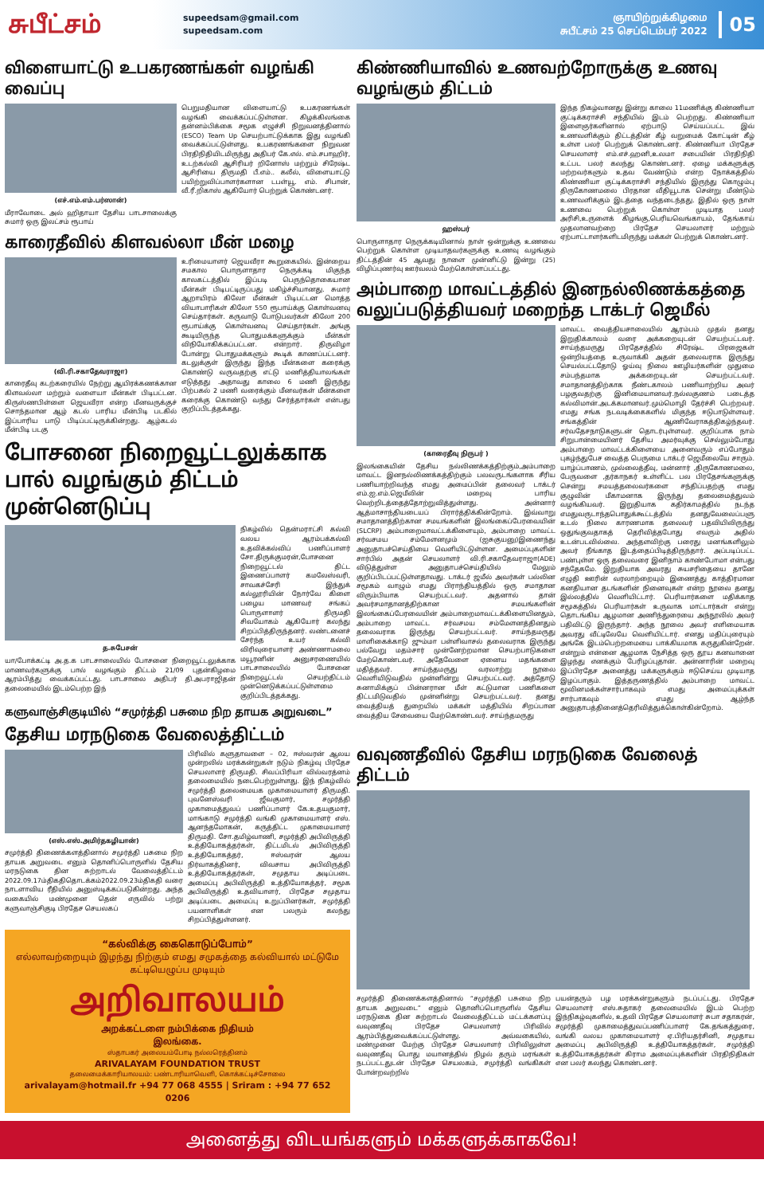சுபீட்சம்
supeedsam@gmail.com
supeedsam.com
ஞாயிற்றுக்கிழமை
சுபீட்சம் 25 செப்டெம்பர் 2022
05
விளையாட்டு உபகரணங்கள் வழங்கி வைப்பு
(எச்.எம்.எம்.பர்ஸான்)
மீராவோடை அல் ஹிதாயா தேசிய பாடசாலைக்கு சுமார் ஒரு இலட்சம் ரூபாய்
பெறுமதியான விளையாட்டு உபகரணங்கள் வழங்கி வைக்கப்பட்டுள்ளன. கிழக்கிலங்கை தன்னம்பிக்கை சமூக எழுச்சி நிறுவனத்தினால் (ESCO) Team Up செயற்பாட்டுக்காக இது வழங்கி வைக்கப்பட்டுள்ளது. உபகரணங்களை நிறுவன பிரதிநிதியிடமிருந்து அதிபர் கே.எல். எம்.சபாஹிர், உடற்கல்வி ஆசிரியர் றினோஸ் மற்றும் சிரேஷ்ட ஆசிரியை திருமதி பீ.எம்.. கலீல், விளையாட்டு பயிற்றுவிப்பாளர்களான டபள்யூ. எம். சிபான், வீ.ரீ.றிகாஸ் ஆகியோர் பெற்றுக் கொண்டனர்.
காரைதீவில் கிளவல்லா மீன் மழை
(வி.ரி.சகாதேவராஜா)
காரைதீவு கடற்கரையில் நேற்று ஆயிரக்கணக்கான கிளவல்லா மற்றும் வளையா மீன்கள் பிடிபட்டன. கிருஸ்ணபிள்ளை ஜெயவீரா என்ற மீனவருக்குச் சொந்தமான ஆழ் கடல் பாரிய மீன்பிடி படகில் இப்பாரிய பாடு பிடிப்பட்டிருக்கின்றது. ஆழ்கடல் மீன்பிடி படகு
உரிமையாளர் ஜெயவீரா கூறுகையில். இன்றைய சமகால பொருளாதார நெருக்கடி மிகுந்த காலகட்டத்தில் இப்படி பெருந்தொகையான மீன்கள் பிடிபட்டிருப்பது மகிழ்ச்சியானது. சுமார் ஆறாயிரம் கிலோ மீன்கள் பிடிபட்டன மொத்த வியாபாரிகள் கிலோ 550 ரூபாய்க்கு கொள்வனவு செய்தார்கள். கருவாடு போடுபவர்கள் கிலோ 200 ரூபாய்க்கு கொள்வனவு செய்தார்கள். அங்கு கூடியிருந்த பொதுமக்களுக்கும் மீன்கள் விநியோகிக்கப்பட்டன. என்றார். திருவிழா போன்று பொதுமக்களும் கூடிக் காணப்பட்டனர். கடலுக்குள் இருந்து இந்த மீன்களை கரைக்கு கொண்டு வருவதற்கு எட்டு மணித்தியாலங்கள் எடுத்தது .அதாவது காலை 6 மணி இருந்து பிற்பகல் 2 மணி வரைக்கும் மீனவர்கள் மீன்களை கரைக்கு கொண்டு வந்து சேர்த்தார்கள் என்பது குறிப்பிடத்தக்கது.
போசனை நிறைவூட்டலுக்காக பால் வழங்கும் திட்டம் முன்னெடுப்பு
த.சுபேசன்
யா/போக்கட்டி அ.த.க பாடசாலையில் போசனை நிறைவூட்டலுக்காக மாணவர்களுக்கு பால் வழங்கும் திட்டம் 21/09 புதன்கிழமை ஆரம்பித்து வைக்கப்பட்டது. பாடசாலை அதிபர் தி.அபராஜிதன் தலைமையில் இடம்பெற்ற இந்
நிகழ்வில் தென்மராட்சி கல்வி வலய ஆரம்பக்கல்வி உதவிக்கல்விப் பணிப்பாளர் சோ.திருக்குமரன்,போசனை நிறைவூட்டல் திட்ட இணைப்பாளர் கமலேஸ்வரி, சாவகச்சேரி இந்துக் கல்லூரியின் நோர்வே கிளை பழைய மாணவர் சங்கப் பொருளாளர் திருமதி சிவயோகம் ஆகியோர் கலந்து சிறப்பித்திருந்தனர். லண்டனைச் சேர்ந்த உயர் கல்வி விரிவுரையாளர் அண்ணாமலை மயூரனின் அனுசரணையில் பாடசாலையில் போசனை நிறைவூட்டல் செயற்திட்டம் முன்னெடுக்கப்பட்டுள்ளமை குறிப்பிடத்தக்கது.
களுவாஞ்சிகுடியில் “சமுர்த்தி பசுமை நிற தாயக அறுவடை”
தேசிய மரநடுகை வேலைத்திட்டம்
(எஸ்.எஸ்.அமிர்தகழியான்)
சமுர்த்தி திணைக்களத்தினால் சமுர்த்தி பசுமை நிற தாயக அறுவடை எனும் தொனிப்பொருளில் தேசிய மரநடுகை தின சுற்றாடல் வேலைத்திட்டம் 2022.09.17ம்திகதிதொடக்கம்2022.09.23ம்திகதி வரை நாடளாவிய ரீதியில் அனுஸ்டிக்கப்படுகின்றது. அந்த வகையில் மண்முனை தென் எருவில் பற்று களுவாஞ்சிகுடி பிரதேச செயலகப்
பிரிவில் களுதாவளை – 02, ஈஸ்வரன் ஆலய முன்றலில் மரக்கன்றுகள் நடும் நிகழ்வு பிரதேச செயலாளர் திருமதி. சிவப்பிரியா வில்வரத்னம் தலைமையில் நடைபெற்றுள்ளது. இந் நிகழ்வில் சமுர்த்தி தலைமையக முகாமையாளர் திருமதி. புவனேஸ்வரி ஜீவகுமார், சமுர்த்தி முகாமைத்துவப் பணிப்பாளர் கே.உதயகுமார், மாங்காடு சமுர்த்தி வங்கி முகாமையாளர் எஸ். ஆனந்தமோகன், கருத்திட்ட முகாமையாளர் திருமதி. சோ.தமிழ்வாணி, சமுர்த்தி அபிவிருத்தி உத்தியோகத்தர்கள், திட்டமிடல் அபிவிருத்தி உத்தியோகத்தர், ஈஸ்வரன் ஆலய நிர்வாகத்தினர், விவசாய அபிவிருத்தி உத்தியோகத்தர்கள், சமுதாய அடிப்படை அமைப்பு அபிவிருத்தி உத்தியோகத்தர், சமூக அபிவிருத்தி உதவியாளர், பிரதேச சமுதாய அடிப்படை அமைப்பு உறுப்பினர்கள், சமுர்த்தி பயனாளிகள் என பலரும் கலந்து சிறப்பித்துள்ளனர்.
“கல்விக்கு கைகொடுப்போம்”
எல்லாவற்றையும் இழந்து நிற்கும் எமது சமுகத்தை கல்வியால் மட்டுமே கட்டியெழுப்ப முடியும்
அறிவாலயம்
அறக்கட்டளை நம்பிக்கை நிதியம்
இலங்கை.
ஸ்தாபகர் அலையம்போடி நல்லரெத்தினம்
ARIVALAYAM FOUNDATION TRUST
தலைமைக்காரியாலயம்: பண்டாரியாவெளி, கொக்கட்டிச்சோலை
arivalayam@hotmail.fr +94 77 068 4555 | Sriram : +94 77 652 0206
கிண்ணியாவில் உணவற்றோருக்கு உணவு வழங்கும் திட்டம்
ஹஸ்பர்
பொருளாதார நெருக்கடியினால் நாள் ஒன்றுக்கு உணவை பெற்றுக் கொள்ள முடியாதவர்களுக்கு உணவு வழங்கும் திட்டத்தின் 45 ஆவது நாளை முன்னிட்டு இன்று (25) விழிப்புணர்வு ஊர்வலம் மேற்கொள்ளப்பட்டது.
இந்த நிகழ்வானது இன்று காலை 11மணிக்கு கிண்ணியா குட்டிக்கராச்சி சந்தியில் இடம் பெற்றது. கிண்ணியா இளைஞர்களினால் ஏற்பாடு செய்யப்பட்ட இவ் உணவளிக்கும் திட்டத்தின் கீழ் வறுமைக் கோட்டின் கீழ் உள்ள பலர் பெற்றுக் கொண்டனர். கிண்ணியா பிரதேச செயலாளர் எம்.எச்.ஹனி,உலமா சபையின் பிரதிநிதி உட்பட பலர் கலந்து கொண்டனர். ஏழை மக்களுக்கு மற்றவர்களும் உதவ வேண்டும் என்ற நோக்கத்தில் கிண்ணியா குட்டிக்கராச்சி சந்தியில் இருந்து கொழும்பு திருகோணமலை பிரதான வீதியூடாக சென்று மீண்டும் உணவளிக்கும் இடத்தை வந்தடைந்தது. இதில் ஒரு நாள் உணவை பெற்றுக் கொள்ள முடியாத பலர் அரிசி,உருளைக் கிழங்கு,பெரியவெங்காயம், தேங்காய் முதலானவற்றை பிரதேச செயலாளர் மற்றும் ஏற்பாட்டாளர்களிடமிருந்து மக்கள் பெற்றுக் கொண்டனர்.
அம்பாறை மாவட்டத்தில் இனநல்லிணக்கத்தை வலுப்படுத்தியவர் மறைந்த டாக்டர் ஜெமீல்
(காரைதீவு நிருபர் )
இலங்கையின் தேசிய நல்லிணக்கத்திற்கும்,அம்பாறை மாவட்ட இனநல்லிணக்கத்திற்கும் பலவருடங்களாக சீரிய பணியாற்றிவந்த எமது அமைப்பின் தலைவர் டாக்டர் எம்.ஐ.எம்.ஜெமீலின் மறைவு பாரிய வெற்றிடத்தைத்தோற்றுவித்துள்ளது. அன்னார் ஆத்மாசாந்தியடையப் பிரார்த்திக்கின்றோம். இவ்வாறு சமாதானத்திற்கான சமயங்களின் இலங்கைப்பேரவையின் (SLCRP) அம்பாறைமாவட்டக்கிளையும், அம்பாறை மாவட்ட சர்வசமய சம்மேளனமும் (ஐசுகுயனு)இணைந்து அனுதாபச்செய்தியை வெளியிட்டுள்ளன. அமைப்புகளின் சார்பில் அதன் செயலாளர் வி.ரி.சகாதேவராஜா(ADE) விடுத்துள்ள அனுதாபச்செய்தியில் மேலும் குறிப்பிடப்பட்டுள்ளதாவது. டாக்டர் ஜமீல் அவர்கள் பல்லின சமூகம் வாழும் எமது பிராந்தியத்தில் ஒரு சமாதான விரும்பியாக செயற்பட்டவர். அதனால் தான் அவர்சமாதானத்திற்கான சமயங்களின் இலங்கைப்பேரவையின் அம்பாறைமாவட்டக்கிளையினதும், அம்பாறை மாவட்ட சர்வசமய சம்மேளனத்தினதும் தலைவராக இருந்து செயற்பட்டவர். சாய்ந்தமருது மாளிகைக்காடு ஜும்மா பள்ளிவாசல் தலைவராக இருந்து பல்வேறு மதம்சார் முன்னேற்றமான செயற்பாடுகளை மேற்கொண்டவர். அதேவேளை ஏனைய மதங்களை மதித்தவர். சாய்ந்தமருது வரலாற்று நூலை வெளியிடுவதில் முன்னின்று செயற்பட்டவர். அத்தோடு சுனாமிக்குப் பின்னரான மீள் கட்டுமான பணிகளை திட்டமிடுவதில் முன்னின்று செயற்பட்டவர். தனது வைத்தியத் துறையில் மக்கள் மத்தியில் சிறப்பான வைத்திய சேவையை மேற்கொண்டவர். சாய்ந்தமருது
மாவட்ட வைத்தியசாலையில் ஆரம்பம் முதல் தனது இறுதிக்காலம் வரை அக்கறையுடன் செயற்பட்டவர். சாய்ந்தமருது பிரதேசத்தில் சிரேஷ்ட பிரஜைகள் ஒன்றியத்தை உருவாக்கி அதன் தலைவராக இருந்து செயல்பட்டதோடு ஓய்வு நிலை ஊழியர்களின் முதுமை சம்பந்தமாக அக்கறையுடன் செயற்பட்டவர். சமாதானத்திற்காக நீண்டகாலம் பணியாற்றிய அவர் பழகுவதற்கு இனிமையானவர்.நல்லகுணம் படைத்த கல்விமான்.அடக்கமானவர்.மும்மொழி தேர்ச்சி பெற்றவர். எமது சங்க நடவடிக்கைகளில் மிகுந்த ஈடுபாடுள்ளவர். சங்கத்தின் ஆணிவேராகத்திகழ்ந்தவர். சர்வதேசநாடுகளுடன் தொடர்புள்ளவர். குறிப்பாக நாம் சிறுபான்மையினர் தேசிய அமர்வுக்கு செல்லும்போது அம்பாறை மாவட்டக்கிளையை அனைவரும் எப்போதும் புகழ்ந்துபேச வைத்த பெருமை டாக்டர் ஜெமீலையே சாரும். யாழ்ப்பாணம், முல்லைத்தீவு, மன்னார் ,திருகோணமலை, பேருவளை ,தர்காநகர் உள்ளிட்ட பல பிரதேசங்களுக்கு சென்று சமயத்தலைவர்களை சந்திப்பதற்கு எமது குழுவின் மீகாமனாக இருந்து தலைமைத்துவம் வழங்கியவர். இறுதியாக கதிர்காமத்தில் நடந்த எமதுவருடாந்தபொதுக்கூட்டத்தில் தனதுவேலைப்பளு உடல் நிலை காரணமாக தலைவர் பதவியிலிருந்து ஒதுங்குவதாகத் தெரிவித்தபோது எவரும் அதில் உடன்படவில்லை. அந்தளவிற்கு பரைது மனங்களிலும் அவர் நீங்காத இடத்தைப்பிடித்திருந்தார். அப்படிப்பட்ட பண்புள்ள ஒரு தலைவரை இனிநாம் காண்போமா என்பது சந்தேகமே. இறுதியாக அவரது சுயசரிதையை தானே எழுதி ஊரின் வரலாற்றையும் இணைத்து காத்திரமான கனதியான தடங்களின் நினைவுகள் என்ற நூலை தனது இல்லத்தில் வெளியிட்டார். பெரியார்களை மதிக்காத சமூகத்தில் பெரியார்கள் உருவாக மாட்டார்கள் என்று தொடங்கிய ஆழமான அணிந்துரையை அந்நூலில் அவர் பதிவிட்டு இருந்தார். அந்த நூலை அவர் எளிமையாக அவரது வீட்டிலேயே வெளியிட்டார். எனது மதிப்புரையும் அங்கே இடம்பெற்றமையை பாக்கியமாக கருதுகின்றேன். என்றும் என்னை ஆழமாக நேசித்த ஒரு தூய கனவானை இழந்து எனக்கும் பேரிழப்புதான். அன்னாரின் மறைவு இப்பிரதேச அனைத்து மக்களுக்கும் ஈடுசெய்ய முடியாத இழப்பாகும். இத்தருணத்தில் அம்பாறை மாவட்ட மூவினமக்கள்சார்பாகவும் எமது அமைப்புக்கள் சார்பாகவும் எமது ஆழ்ந்த அனுதாபத்தினைத்தெரிவித்துக்கொள்கின்றோம்.
வவுணதீவில் தேசிய மரநடுகை வேலைத் திட்டம்
சமுர்த்தி திணைக்களத்தினால் “சமுர்த்தி பசுமை நிற தாயக அறுவடை” எனும் தொனிப்பொருளில் தேசிய மரநடுகை தின சுற்றாடல் வேலைத்திட்டம் மட்டக்களப்பு வவுணதீவு பிரதேச செயலாளர் பிரிவில் ஆரம்பித்துவைக்கப்பட்டுள்ளது. அவ்வகையில், மண்முனை மேற்கு பிரதேச செயலாளர் பிரிவிலுள்ள வவுணதீவு பொது மயானத்தில் நிழல் தரும் மரங்கள் நடப்பட்டதுடன் பிரதேச செயலகம், சமுர்த்தி வங்கிகள் போன்றவற்றில்
பயன்தரும் பழ மரக்கன்றுகளும் நடப்பட்டது. பிரதேச செயலாளர் எஸ்.சுதாகர் தலைமையில் இடம் பெற்ற இந்நிகழ்வுகளில், உதவி பிரதேச செயலாளர் சுபா சதாகரன், சமுர்த்தி முகாமைத்துவப்பணிப்பாளர் கே.தங்கத்துரை, வங்கி வலய முகாமையாளர் ஏ.பிரியதர்சினி, சமுதாய அமைப்பு அபிவிருத்தி உத்தியோகத்தர்கள், சமுர்த்தி உத்தியோகத்தர்கள் கிராம அமைப்புக்களின் பிரதிநிதிகள் என பலர் கலந்து கொண்டனர்.
அனைத்து விடயங்களும் மக்களுக்காகவே!